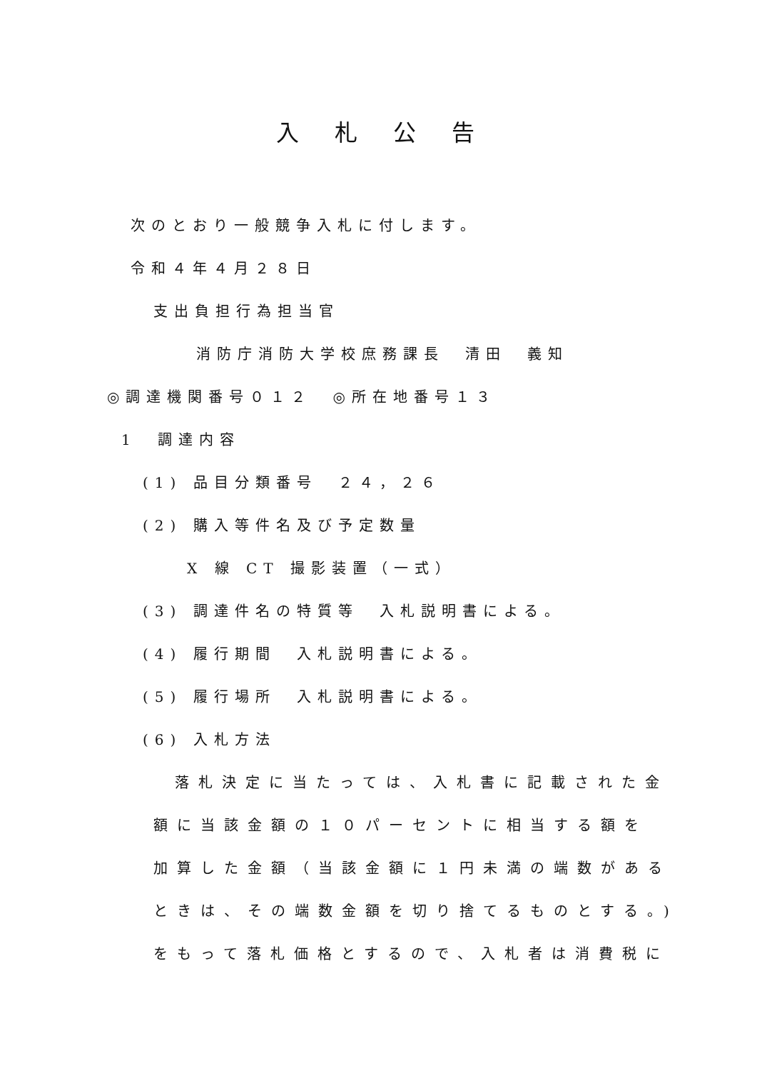入札公告
次のとおり一般競争入札に付します。
令和４年４月２８日
支出負担行為担当官
消防庁消防大学校庶務課長　清田　義知
◎調達機関番号０１２　◎所在地番号１３
1　調達内容
(1) 品目分類番号　２４，２６
(2) 購入等件名及び予定数量
X 線 CT 撮影装置（一式）
(3) 調達件名の特質等　入札説明書による。
(4) 履行期間　入札説明書による。
(5) 履行場所　入札説明書による。
(6) 入札方法
落札決定に当たっては、入札書に記載された金
額に当該金額の１０パーセントに相当する額を
加算した金額（当該金額に１円未満の端数がある
ときは、その端数金額を切り捨てるものとする。)
をもって落札価格とするので、入札者は消費税に